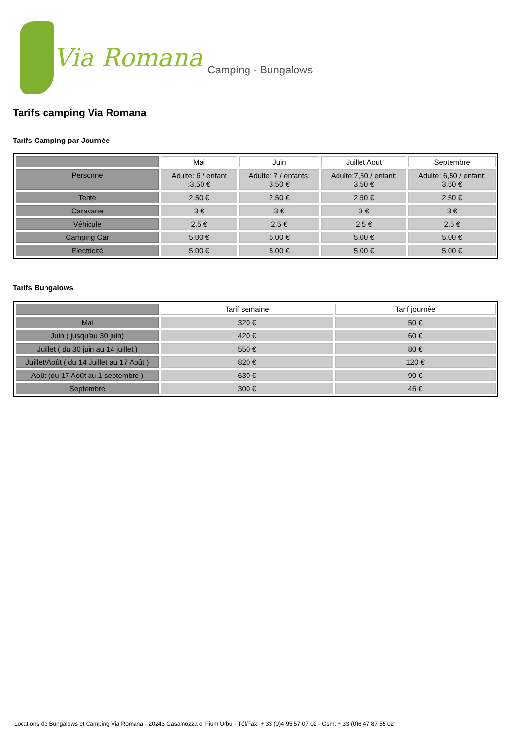Via Romana Camping - Bungalows
Tarifs camping Via Romana
Tarifs Camping par Journée
| | Mai | Juin | Juillet Aout | Septembre |
| --- | --- | --- | --- | --- |
| Personne | Adulte: 6 / enfant :3,50 € | Adulte: 7 / enfants: 3,50 € | Adulte:7,50 / enfant: 3,50 € | Adulte: 6,50 / enfant: 3,50 € |
| Tente | 2.50 € | 2.50 € | 2.50 € | 2.50 € |
| Caravane | 3 € | 3 € | 3 € | 3 € |
| Véhicule | 2.5 € | 2.5 € | 2.5 € | 2.5 € |
| Camping Car | 5.00 € | 5.00 € | 5.00 € | 5.00 € |
| Electricité | 5.00 € | 5.00 € | 5.00 € | 5.00 € |
Tarifs Bungalows
| | Tarif semaine | Tarif journée |
| --- | --- | --- |
| Mai | 320 € | 50 € |
| Juin ( jusqu'au 30 juin) | 420 € | 60 € |
| Juillet ( du 30 juin au 14 juillet ) | 550 € | 80 € |
| Juillet/Août ( du 14 Juillet au 17 Août ) | 820 € | 120 € |
| Août (du 17 Août au 1 septembre ) | 630 € | 90 € |
| Septembre | 300 € | 45 € |
Locations de Bungalows et Camping Via Romana - 20243 Casamozza di Fium'Orbu - Tél/Fax: + 33 (0)4 95 57 07 02 - Gsm: + 33 (0)6 47 87 55 02